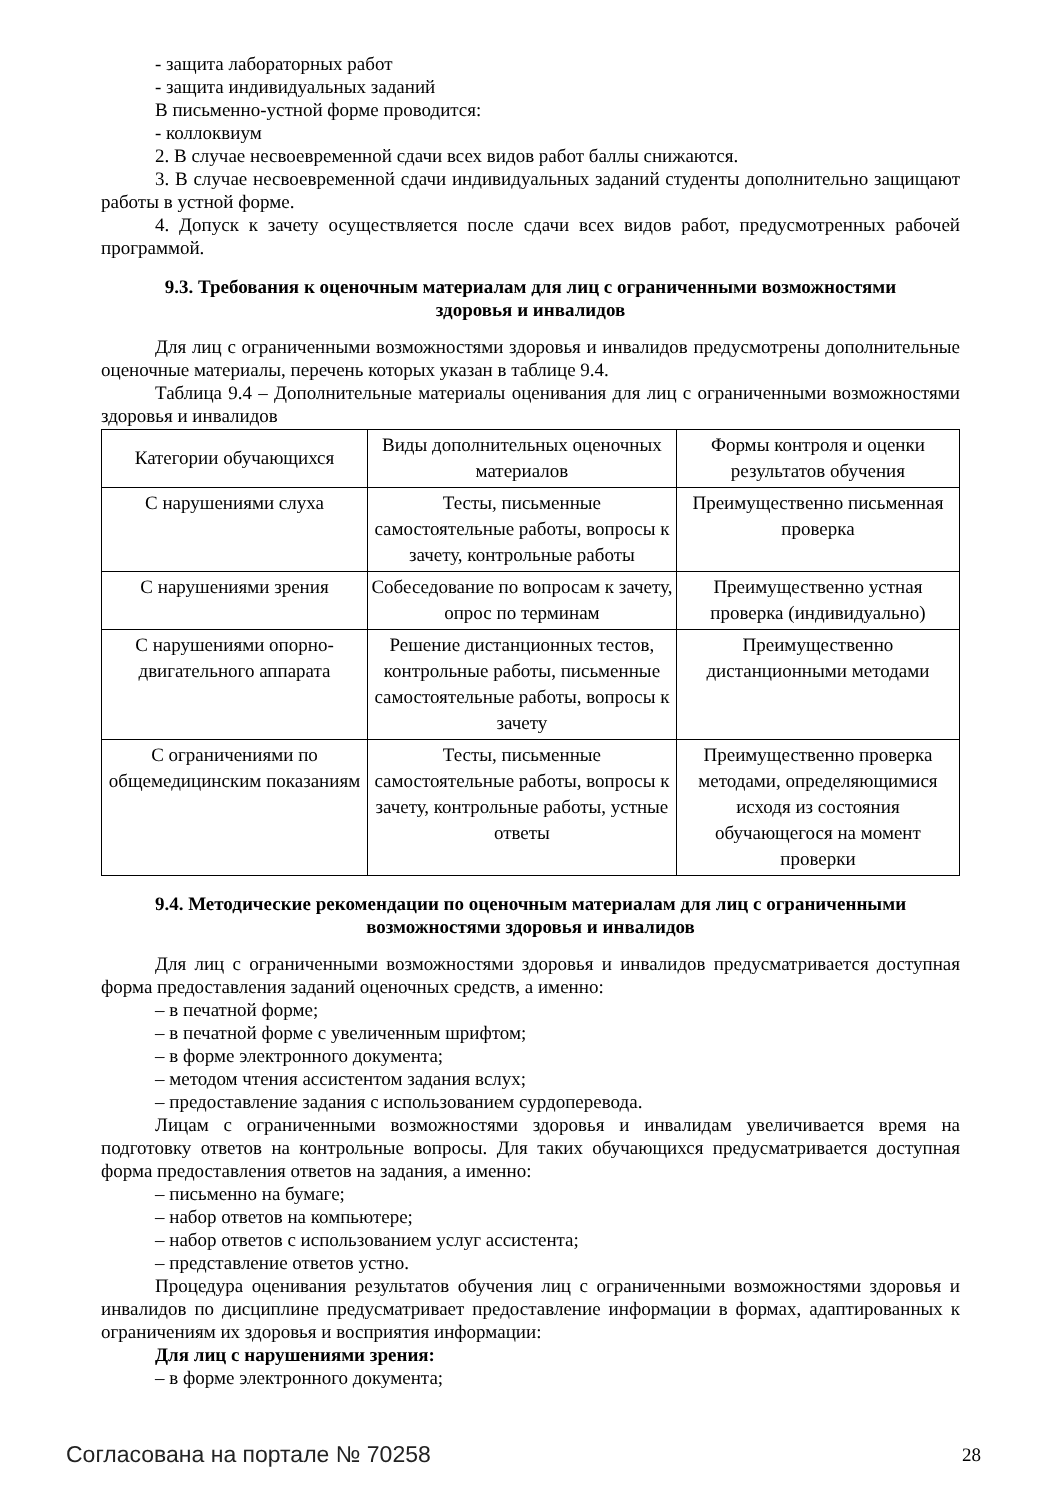- защита лабораторных работ
- защита индивидуальных заданий
В письменно-устной форме проводится:
- коллоквиум
2. В случае несвоевременной сдачи всех видов работ баллы снижаются.
3. В случае несвоевременной сдачи индивидуальных заданий студенты дополнительно защищают работы в устной форме.
4. Допуск к зачету осуществляется после сдачи всех видов работ, предусмотренных рабочей программой.
9.3. Требования к оценочным материалам для лиц с ограниченными возможностями здоровья и инвалидов
Для лиц с ограниченными возможностями здоровья и инвалидов предусмотрены дополнительные оценочные материалы, перечень которых указан в таблице 9.4.
Таблица 9.4 – Дополнительные материалы оценивания для лиц с ограниченными возможностями здоровья и инвалидов
| Категории обучающихся | Виды дополнительных оценочных материалов | Формы контроля и оценки результатов обучения |
| С нарушениями слуха | Тесты, письменные самостоятельные работы, вопросы к зачету, контрольные работы | Преимущественно письменная проверка |
| С нарушениями зрения | Собеседование по вопросам к зачету, опрос по терминам | Преимущественно устная проверка (индивидуально) |
| С нарушениями опорно-двигательного аппарата | Решение дистанционных тестов, контрольные работы, письменные самостоятельные работы, вопросы к зачету | Преимущественно дистанционными методами |
| С ограничениями по общемедицинским показаниям | Тесты, письменные самостоятельные работы, вопросы к зачету, контрольные работы, устные ответы | Преимущественно проверка методами, определяющимися исходя из состояния обучающегося на момент проверки |
9.4. Методические рекомендации по оценочным материалам для лиц с ограниченными возможностями здоровья и инвалидов
Для лиц с ограниченными возможностями здоровья и инвалидов предусматривается доступная форма предоставления заданий оценочных средств, а именно:
– в печатной форме;
– в печатной форме с увеличенным шрифтом;
– в форме электронного документа;
– методом чтения ассистентом задания вслух;
– предоставление задания с использованием сурдоперевода.
Лицам с ограниченными возможностями здоровья и инвалидам увеличивается время на подготовку ответов на контрольные вопросы. Для таких обучающихся предусматривается доступная форма предоставления ответов на задания, а именно:
– письменно на бумаге;
– набор ответов на компьютере;
– набор ответов с использованием услуг ассистента;
– представление ответов устно.
Процедура оценивания результатов обучения лиц с ограниченными возможностями здоровья и инвалидов по дисциплине предусматривает предоставление информации в формах, адаптированных к ограничениям их здоровья и восприятия информации:
Для лиц с нарушениями зрения:
– в форме электронного документа;
Согласована на портале № 70258 28